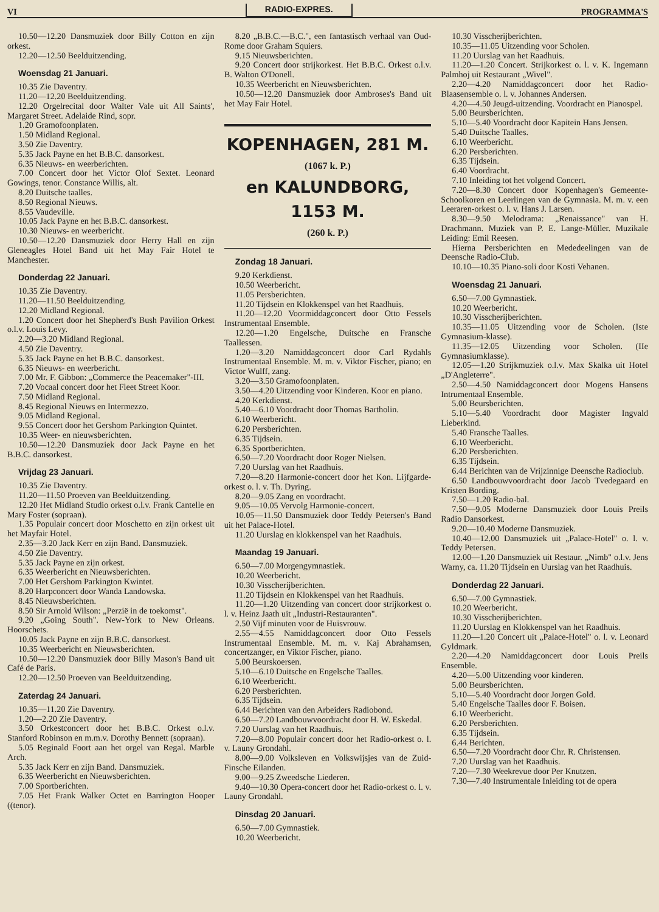VI RADIO-EXPRES. PROGRAMMA'S
10.50—12.20 Dansmuziek door Billy Cotton en zijn orkest.
12.20—12.50 Beelduitzending.
Woensdag 21 Januari.
10.35 Zie Daventry.
11.20—12.20 Beelduitzending.
12.20 Orgelrecital door Walter Vale uit All Saints', Margaret Street. Adelaide Rind, sopr.
1.20 Gramofoonplaten.
1.50 Midland Regional.
3.50 Zie Daventry.
5.35 Jack Payne en het B.B.C. dansorkest.
6.35 Nieuws- en weerberichten.
7.00 Concert door het Victor Olof Sextet. Leonard Gowings, tenor. Constance Willis, alt.
8.20 Duitsche taalles.
8.50 Regional Nieuws.
8.55 Vaudeville.
10.05 Jack Payne en het B.B.C. dansorkest.
10.30 Nieuws- en weerbericht.
10.50—12.20 Dansmuziek door Herry Hall en zijn Gleneagles Hotel Band uit het May Fair Hotel te Manchester.
Donderdag 22 Januari.
10.35 Zie Daventry.
11.20—11.50 Beelduitzending.
12.20 Midland Regional.
1.20 Concert door het Shepherd's Bush Pavilion Orkest o.l.v. Louis Levy.
2.20—3.20 Midland Regional.
4.50 Zie Daventry.
5.35 Jack Payne en het B.B.C. dansorkest.
6.35 Nieuws- en weerbericht.
7.00 Mr. F. Gibbon: „Commerce the Peacemaker"-III.
7.20 Vocaal concert door het Fleet Street Koor.
7.50 Midland Regional.
8.45 Regional Nieuws en Intermezzo.
9.05 Midland Regional.
9.55 Concert door het Gershom Parkington Quintet.
10.35 Weer- en nieuwsberichten.
10.50—12.20 Dansmuziek door Jack Payne en het B.B.C. dansorkest.
Vrijdag 23 Januari.
10.35 Zie Daventry.
11.20—11.50 Proeven van Beelduitzending.
12.20 Het Midland Studio orkest o.l.v. Frank Cantelle en Mary Foster (sopraan).
1.35 Populair concert door Moschetto en zijn orkest uit het Mayfair Hotel.
2.35—3.20 Jack Kerr en zijn Band. Dansmuziek.
4.50 Zie Daventry.
5.35 Jack Payne en zijn orkest.
6.35 Weerbericht en Nieuwsberichten.
7.00 Het Gershom Parkington Kwintet.
8.20 Harpconcert door Wanda Landowska.
8.45 Nieuwsberichten.
8.50 Sir Arnold Wilson: „Perzië in de toekomst".
9.20 „Going South". New-York to New Orleans. Hoorschets.
10.05 Jack Payne en zijn B.B.C. dansorkest.
10.35 Weerbericht en Nieuwsberichten.
10.50—12.20 Dansmuziek door Billy Mason's Band uit Café de Paris.
12.20—12.50 Proeven van Beelduitzending.
Zaterdag 24 Januari.
10.35—11.20 Zie Daventry.
1.20—2.20 Zie Daventry.
3.50 Orkestconcert door het B.B.C. Orkest o.l.v. Stanford Robinson en m.m.v. Dorothy Bennett (sopraan).
5.05 Reginald Foort aan het orgel van Regal. Marble Arch.
5.35 Jack Kerr en zijn Band. Dansmuziek.
6.35 Weerbericht en Nieuwsberichten.
7.00 Sportberichten.
7.05 Het Frank Walker Octet en Barrington Hooper ((tenor).
8.20 „B.B.C.—B.C.", een fantastisch verhaal van Oud-Rome door Graham Squiers.
9.15 Nieuwsberichten.
9.20 Concert door strijkorkest. Het B.B.C. Orkest o.l.v. B. Walton O'Donell.
10.35 Weerbericht en Nieuwsberichten.
10.50—12.20 Dansmuziek door Ambroses's Band uit het May Fair Hotel.
KOPENHAGEN, 281 M.
(1067 k. P.)
en KALUNDBORG, 1153 M.
(260 k. P.)
Zondag 18 Januari.
9.20 Kerkdienst.
10.50 Weerbericht.
11.05 Persberichten.
11.20 Tijdsein en Klokkenspel van het Raadhuis.
11.20—12.20 Voormiddagconcert door Otto Fessels Instrumentaal Ensemble.
12.20—1.20 Engelsche, Duitsche en Fransche Taallessen.
1.20—3.20 Namiddagconcert door Carl Rydahls Instrumentaal Ensemble. M. m. v. Viktor Fischer, piano; en Victor Wulff, zang.
3.20—3.50 Gramofoonplaten.
3.50—4.20 Uitzending voor Kinderen. Koor en piano.
4.20 Kerkdienst.
5.40—6.10 Voordracht door Thomas Bartholin.
6.10 Weerbericht.
6.20 Persberichten.
6.35 Tijdsein.
6.35 Sportberichten.
6.50—7.20 Voordracht door Roger Nielsen.
7.20 Uurslag van het Raadhuis.
7.20—8.20 Harmonie-concert door het Kon. Lijfgarde-orkest o. l. v. Th. Dyring.
8.20—9.05 Zang en voordracht.
9.05—10.05 Vervolg Harmonie-concert.
10.05—11.50 Dansmuziek door Teddy Petersen's Band uit het Palace-Hotel.
11.20 Uurslag en klokkenspel van het Raadhuis.
Maandag 19 Januari.
6.50—7.00 Morgengymnastiek.
10.20 Weerbericht.
10.30 Visscherijberichten.
11.20 Tijdsein en Klokkenspel van het Raadhuis.
11.20—1.20 Uitzending van concert door strijkorkest o. l. v. Heinz Jaath uit „Industri-Restauranten".
2.50 Vijf minuten voor de Huisvrouw.
2.55—4.55 Namiddagconcert door Otto Fessels Instrumentaal Ensemble. M. m. v. Kaj Abrahamsen, concertzanger, en Viktor Fischer, piano.
5.00 Beurskoersen.
5.10—6.10 Duitsche en Engelsche Taalles.
6.10 Weerbericht.
6.20 Persberichten.
6.35 Tijdsein.
6.44 Berichten van den Arbeiders Radiobond.
6.50—7.20 Landbouwvoordracht door H. W. Eskedal.
7.20 Uurslag van het Raadhuis.
7.20—8.00 Populair concert door het Radio-orkest o. l. v. Launy Grondahl.
8.00—9.00 Volksleven en Volkswijsjes van de Zuid-Finsche Eilanden.
9.00—9.25 Zweedsche Liederen.
9.40—10.30 Opera-concert door het Radio-orkest o. l. v. Launy Grondahl.
Dinsdag 20 Januari.
6.50—7.00 Gymnastiek.
10.20 Weerbericht.
10.30 Visscherijberichten.
10.35—11.05 Uitzending voor Scholen.
11.20 Uurslag van het Raadhuis.
11.20—1.20 Concert. Strijkorkest o. l. v. K. Ingemann Palmhoj uit Restaurant „Wivel".
2.20—4.20 Namiddagconcert door het Radio-Blaasensemble o. l. v. Johannes Andersen.
4.20—4.50 Jeugd-uitzending. Voordracht en Pianospel.
5.00 Beursberichten.
5.10—5.40 Voordracht door Kapitein Hans Jensen.
5.40 Duitsche Taalles.
6.10 Weerbericht.
6.20 Persberichten.
6.35 Tijdsein.
6.40 Voordracht.
7.10 Inleiding tot het volgend Concert.
7.20—8.30 Concert door Kopenhagen's Gemeente-Schoolkoren en Leerlingen van de Gymnasia. M. m. v. een Leeraren-orkest o. l. v. Hans J. Larsen.
8.30—9.50 Melodrama: „Renaissance" van H. Drachmann. Muziek van P. E. Lange-Müller. Muzikale Leiding: Emil Reesen.
Hierna Persberichten en Mededeelingen van de Deensche Radio-Club.
10.10—10.35 Piano-soli door Kosti Vehanen.
Woensdag 21 Januari.
6.50—7.00 Gymnastiek.
10.20 Weerbericht.
10.30 Visscherijberichten.
10.35—11.05 Uitzending voor de Scholen. (Iste Gymnasium-klasse).
11.35—12.05 Uitzending voor Scholen. (IIe Gymnasiumklasse).
12.05—1.20 Strijkmuziek o.l.v. Max Skalka uit Hotel „D'Angleterre".
2.50—4.50 Namiddagconcert door Mogens Hansens Intrumentaal Ensemble.
5.00 Beursberichten.
5.10—5.40 Voordracht door Magister Ingvald Lieberkind.
5.40 Fransche Taalles.
6.10 Weerbericht.
6.20 Persberichten.
6.35 Tijdsein.
6.44 Berichten van de Vrijzinnige Deensche Radioclub.
6.50 Landbouwvoordracht door Jacob Tvedegaard en Kristen Bording.
7.50—1.20 Radio-bal.
7.50—9.05 Moderne Dansmuziek door Louis Preils Radio Dansorkest.
9.20—10.40 Moderne Dansmuziek.
10.40—12.00 Dansmuziek uit „Palace-Hotel" o. l. v. Teddy Petersen.
12.00—1.20 Dansmuziek uit Restaur. „Nimb" o.l.v. Jens Warny, ca. 11.20 Tijdsein en Uurslag van het Raadhuis.
Donderdag 22 Januari.
6.50—7.00 Gymnastiek.
10.20 Weerbericht.
10.30 Visscherijberichten.
11.20 Uurslag en Klokkenspel van het Raadhuis.
11.20—1.20 Concert uit „Palace-Hotel" o. l. v. Leonard Gyldmark.
2.20—4.20 Namiddagconcert door Louis Preils Ensemble.
4.20—5.00 Uitzending voor kinderen.
5.00 Beursberichten.
5.10—5.40 Voordracht door Jorgen Gold.
5.40 Engelsche Taalles door F. Boisen.
6.10 Weerbericht.
6.20 Persberichten.
6.35 Tijdsein.
6.44 Berichten.
6.50—7.20 Voordracht door Chr. R. Christensen.
7.20 Uurslag van het Raadhuis.
7.20—7.30 Weekrevue door Per Knutzen.
7.30—7.40 Instrumentale Inleiding tot de opera